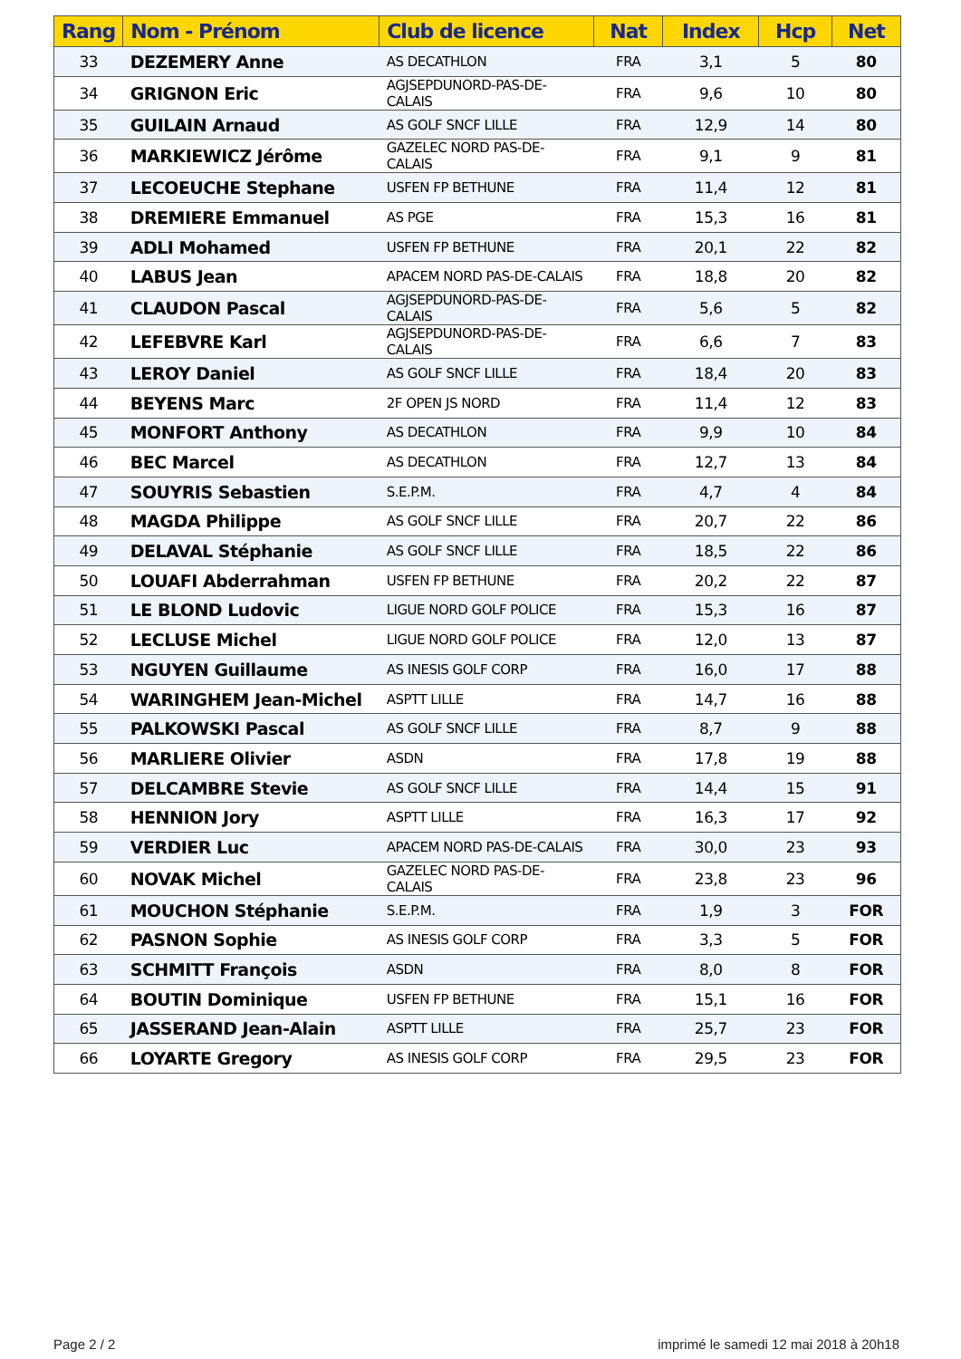| Rang | Nom - Prénom | Club de licence | Nat | Index | Hcp | Net |
| --- | --- | --- | --- | --- | --- | --- |
| 33 | DEZEMERY Anne | AS DECATHLON | FRA | 3,1 | 5 | 80 |
| 34 | GRIGNON Eric | AGJSEPDUNORD-PAS-DE-CALAIS | FRA | 9,6 | 10 | 80 |
| 35 | GUILAIN Arnaud | AS GOLF SNCF LILLE | FRA | 12,9 | 14 | 80 |
| 36 | MARKIEWICZ Jérôme | GAZELEC NORD PAS-DE-CALAIS | FRA | 9,1 | 9 | 81 |
| 37 | LECOEUCHE Stephane | USFEN FP BETHUNE | FRA | 11,4 | 12 | 81 |
| 38 | DREMIERE Emmanuel | AS PGE | FRA | 15,3 | 16 | 81 |
| 39 | ADLI Mohamed | USFEN FP BETHUNE | FRA | 20,1 | 22 | 82 |
| 40 | LABUS Jean | APACEM NORD PAS-DE-CALAIS | FRA | 18,8 | 20 | 82 |
| 41 | CLAUDON Pascal | AGJSEPDUNORD-PAS-DE-CALAIS | FRA | 5,6 | 5 | 82 |
| 42 | LEFEBVRE Karl | AGJSEPDUNORD-PAS-DE-CALAIS | FRA | 6,6 | 7 | 83 |
| 43 | LEROY Daniel | AS GOLF SNCF LILLE | FRA | 18,4 | 20 | 83 |
| 44 | BEYENS Marc | 2F OPEN JS NORD | FRA | 11,4 | 12 | 83 |
| 45 | MONFORT Anthony | AS DECATHLON | FRA | 9,9 | 10 | 84 |
| 46 | BEC Marcel | AS DECATHLON | FRA | 12,7 | 13 | 84 |
| 47 | SOUYRIS Sebastien | S.E.P.M. | FRA | 4,7 | 4 | 84 |
| 48 | MAGDA Philippe | AS GOLF SNCF LILLE | FRA | 20,7 | 22 | 86 |
| 49 | DELAVAL Stéphanie | AS GOLF SNCF LILLE | FRA | 18,5 | 22 | 86 |
| 50 | LOUAFI Abderrahman | USFEN FP BETHUNE | FRA | 20,2 | 22 | 87 |
| 51 | LE BLOND Ludovic | LIGUE NORD GOLF POLICE | FRA | 15,3 | 16 | 87 |
| 52 | LECLUSE Michel | LIGUE NORD GOLF POLICE | FRA | 12,0 | 13 | 87 |
| 53 | NGUYEN Guillaume | AS INESIS GOLF CORP | FRA | 16,0 | 17 | 88 |
| 54 | WARINGHEM Jean-Michel | ASPTT LILLE | FRA | 14,7 | 16 | 88 |
| 55 | PALKOWSKI Pascal | AS GOLF SNCF LILLE | FRA | 8,7 | 9 | 88 |
| 56 | MARLIERE Olivier | ASDN | FRA | 17,8 | 19 | 88 |
| 57 | DELCAMBRE Stevie | AS GOLF SNCF LILLE | FRA | 14,4 | 15 | 91 |
| 58 | HENNION Jory | ASPTT LILLE | FRA | 16,3 | 17 | 92 |
| 59 | VERDIER Luc | APACEM NORD PAS-DE-CALAIS | FRA | 30,0 | 23 | 93 |
| 60 | NOVAK Michel | GAZELEC NORD PAS-DE-CALAIS | FRA | 23,8 | 23 | 96 |
| 61 | MOUCHON Stéphanie | S.E.P.M. | FRA | 1,9 | 3 | FOR |
| 62 | PASNON Sophie | AS INESIS GOLF CORP | FRA | 3,3 | 5 | FOR |
| 63 | SCHMITT François | ASDN | FRA | 8,0 | 8 | FOR |
| 64 | BOUTIN Dominique | USFEN FP BETHUNE | FRA | 15,1 | 16 | FOR |
| 65 | JASSERAND Jean-Alain | ASPTT LILLE | FRA | 25,7 | 23 | FOR |
| 66 | LOYARTE Gregory | AS INESIS GOLF CORP | FRA | 29,5 | 23 | FOR |
Page 2 / 2
imprimé le samedi 12 mai 2018 à 20h18